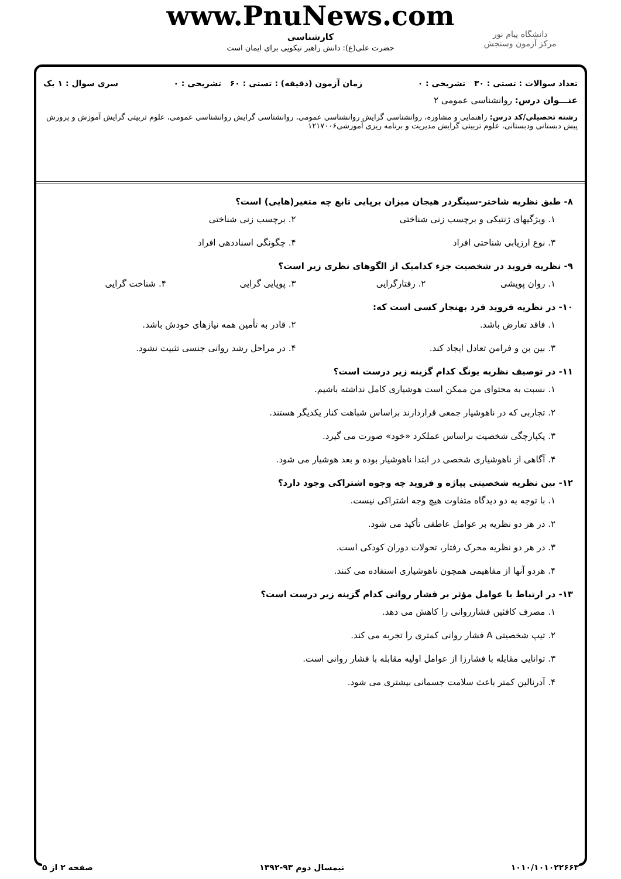دانشگاه پیام نور
مرکز آزمون وسنجش
www.PnuNews.com
کارشناسی
حضرت علی(ع): دانش راهبر نیکویی برای ایمان است
تعداد سوالات : تستی : ۳۰ تشریحی : ۰ زمان آزمون (دقیقه) : تستی : ۶۰ تشریحی : ۰ سری سوال : ۱ یک
عنـــوان درس: روانشناسی عمومی ۲
رشته تحصیلی/کد درس: راهنمایی و مشاوره، روانشناسی گرایش روانشناسی عمومی، روانشناسی گرایش روانشناسی عمومی، علوم تربیتی گرایش آموزش و پرورش پیش دبستانی ودبستانی، علوم تربیتی گرایش مدیریت و برنامه ریزی آموزشی۱۲۱۷۰۰۶
۸- طبق نظریه شاختر-سینگردر هیجان میزان برپایی تابع چه متغیر(هایی) است؟
۱. ویژگیهای ژنتیکی و برچسب زنی شناختی
۲. برچسب زنی شناختی
۳. نوع ارزیابی شناختی افراد
۴. چگونگی اسناددهی افراد
۹- نظریه فروید در شخصیت جزء کدامیک از الگوهای نظری زیر است؟
۱. روان پویشی
۲. رفتارگرایی
۳. پویایی گرایی
۴. شناخت گرایی
۱۰- در نظریه فروید فرد بهنجار کسی است که:
۱. فاقد تعارض باشد.
۲. قادر به تأمین همه نیازهای خودش باشد.
۳. بین بن و فرامن تعادل ایجاد کند.
۴. در مراحل رشد روانی جنسی تثبیت نشود.
۱۱- در توصیف نظریه یونگ کدام گزینه زیر درست است؟
۱. نسبت به محتوای من ممکن است هوشیاری کامل نداشته باشیم.
۲. تجاربی که در ناهوشیار جمعی قراردارند براساس شباهت کنار یکدیگر هستند.
۳. یکپارچگی شخصیت براساس عملکرد «خود» صورت می گیرد.
۴. آگاهی از ناهوشیاری شخصی در ابتدا ناهوشیار بوده و بعد هوشیار می شود.
۱۲- بین نظریه شخصیتی پیاژه و فروید چه وجوه اشتراکی وجود دارد؟
۱. با توجه به دو دیدگاه متفاوت هیچ وجه اشتراکی نیست.
۲. در هر دو نظریه بر عوامل عاطفی تأکید می شود.
۳. در هر دو نظریه محرک رفتار، تحولات دوران کودکی است.
۴. هردو آنها از مفاهیمی همچون ناهوشیاری استفاده می کنند.
۱۳- در ارتباط با عوامل مؤثر بر فشار روانی کدام گزینه زیر درست است؟
۱. مصرف کافئین فشارروانی را کاهش می دهد.
۲. تیپ شخصیتی A فشار روانی کمتری را تجربه می کند.
۳. توانایی مقابله با فشارزا از عوامل اولیه مقابله با فشار روانی است.
۴. آدرنالین کمتر باعث سلامت جسمانی بیشتری می شود.
۱۰۱۰/۱۰۱۰۲۲۶۶۳ نیمسال دوم ۹۳-۱۳۹۲ صفحه ۲ از ۵